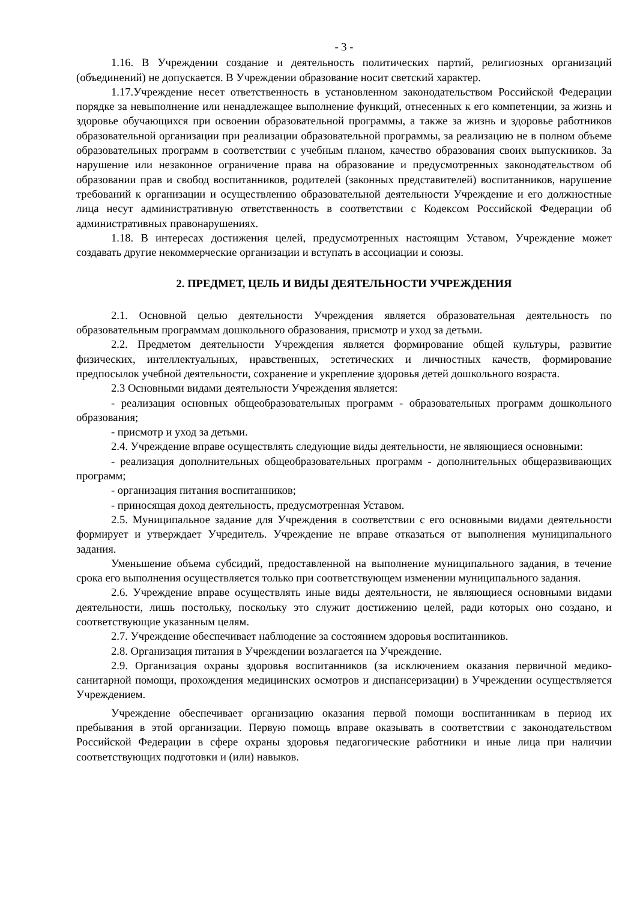- 3 -
1.16. В Учреждении создание и деятельность политических партий, религиозных организаций (объединений) не допускается. В Учреждении образование носит светский характер.
1.17.Учреждение несет ответственность в установленном законодательством Российской Федерации порядке за невыполнение или ненадлежащее выполнение функций, отнесенных к его компетенции, за жизнь и здоровье обучающихся при освоении образовательной программы, а также за жизнь и здоровье работников образовательной организации при реализации образовательной программы, за реализацию не в полном объеме образовательных программ в соответствии с учебным планом, качество образования своих выпускников. За нарушение или незаконное ограничение права на образование и предусмотренных законодательством об образовании прав и свобод воспитанников, родителей (законных представителей) воспитанников, нарушение требований к организации и осуществлению образовательной деятельности Учреждение и его должностные лица несут административную ответственность в соответствии с Кодексом Российской Федерации об административных правонарушениях.
1.18. В интересах достижения целей, предусмотренных настоящим Уставом, Учреждение может создавать другие некоммерческие организации и вступать в ассоциации и союзы.
2. ПРЕДМЕТ, ЦЕЛЬ И ВИДЫ ДЕЯТЕЛЬНОСТИ УЧРЕЖДЕНИЯ
2.1. Основной целью деятельности Учреждения является образовательная деятельность по образовательным программам дошкольного образования, присмотр и уход за детьми.
2.2. Предметом деятельности Учреждения является формирование общей культуры, развитие физических, интеллектуальных, нравственных, эстетических и личностных качеств, формирование предпосылок учебной деятельности, сохранение и укрепление здоровья детей дошкольного возраста.
2.3 Основными видами деятельности Учреждения является:
- реализация основных общеобразовательных программ - образовательных программ дошкольного образования;
- присмотр и уход за детьми.
2.4. Учреждение вправе осуществлять следующие виды деятельности, не являющиеся основными:
- реализация дополнительных общеобразовательных программ - дополнительных общеразвивающих программ;
- организация питания воспитанников;
- приносящая доход деятельность, предусмотренная Уставом.
2.5. Муниципальное задание для Учреждения в соответствии с его основными видами деятельности формирует и утверждает Учредитель. Учреждение не вправе отказаться от выполнения муниципального задания.
Уменьшение объема субсидий, предоставленной на выполнение муниципального задания, в течение срока его выполнения осуществляется только при соответствующем изменении муниципального задания.
2.6. Учреждение вправе осуществлять иные виды деятельности, не являющиеся основными видами деятельности, лишь постольку, поскольку это служит достижению целей, ради которых оно создано, и соответствующие указанным целям.
2.7. Учреждение обеспечивает наблюдение за состоянием здоровья воспитанников.
2.8. Организация питания в Учреждении возлагается на Учреждение.
2.9. Организация охраны здоровья воспитанников (за исключением оказания первичной медико-санитарной помощи, прохождения медицинских осмотров и диспансеризации) в Учреждении осуществляется Учреждением.
Учреждение обеспечивает организацию оказания первой помощи воспитанникам в период их пребывания в этой организации. Первую помощь вправе оказывать в соответствии с законодательством Российской Федерации в сфере охраны здоровья педагогические работники и иные лица при наличии соответствующих подготовки и (или) навыков.